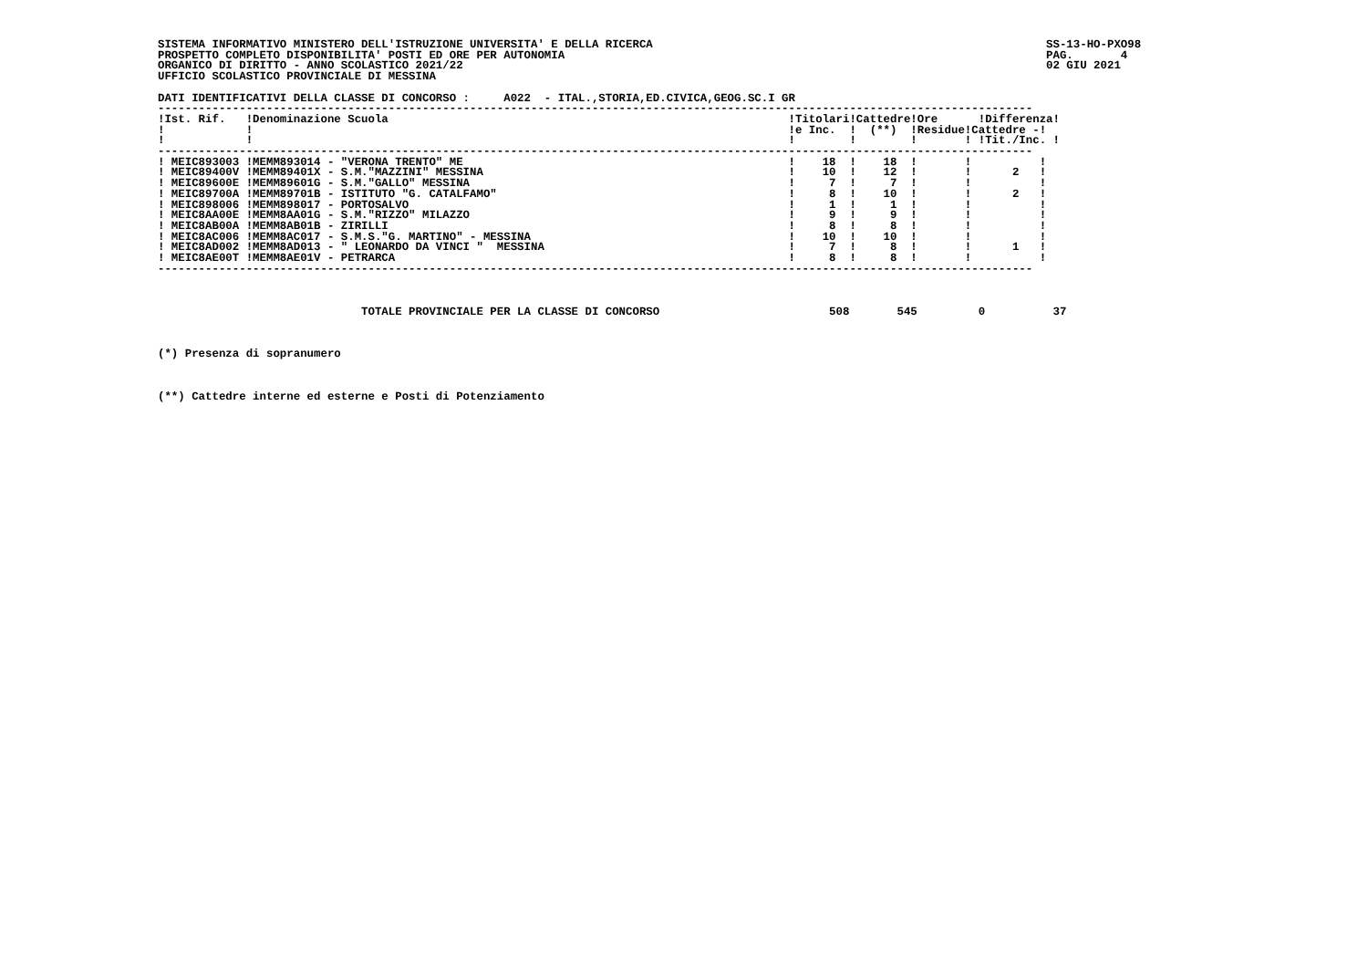SISTEMA INFORMATIVO MINISTERO DELL'ISTRUZIONE UNIVERSITA' E DELLA RICERCA                                                          SS-13-HO-PXO98
PROSPETTO COMPLETO DISPONIBILITA' POSTI ED ORE PER AUTONOMIA                                                                       PAG.       4
ORGANICO DI DIRITTO - ANNO SCOLASTICO 2021/22                                                                                      02 GIU 2021
UFFICIO SCOLASTICO PROVINCIALE DI MESSINA

DATI IDENTIFICATIVI DELLA CLASSE DI CONCORSO :     A022  - ITAL.,STORIA,ED.CIVICA,GEOG.SC.I GR
---------------------------------------------------------------------------------------------------------------------------------
!Ist. Rif.   !Denominazione Scuola                                                           !Titolari!Cattedre!Ore      !Differenza!
!            !                                                                               !e Inc.  !  (**)  !Residue!Cattedre -!
!            !                                                                               !        !        !       ! !Tit./Inc. !
---------------------------------------------------------------------------------------------------------------------------------
! MEIC893003 !MEMM893014 - "VERONA TRENTO" ME                                                !    18  !    18  !       !          !
! MEIC89400V !MEMM89401X - S.M."MAZZINI" MESSINA                                             !    10  !    12  !       !      2   !
! MEIC89600E !MEMM89601G - S.M."GALLO" MESSINA                                               !     7  !     7  !       !          !
! MEIC89700A !MEMM89701B - ISTITUTO "G. CATALFAMO"                                           !     8  !    10  !       !      2   !
! MEIC898006 !MEMM898017 - PORTOSALVO                                                        !     1  !     1  !       !          !
! MEIC8AA00E !MEMM8AA01G - S.M."RIZZO" MILAZZO                                               !     9  !     9  !       !          !
! MEIC8AB00A !MEMM8AB01B - ZIRILLI                                                           !     8  !     8  !       !          !
! MEIC8AC006 !MEMM8AC017 - S.M.S."G. MARTINO" - MESSINA                                      !    10  !    10  !       !          !
! MEIC8AD002 !MEMM8AD013 - " LEONARDO DA VINCI "  MESSINA                                    !     7  !     8  !       !      1   !
! MEIC8AE00T !MEMM8AE01V - PETRARCA                                                          !     8  !     8  !       !          !
---------------------------------------------------------------------------------------------------------------------------------



                              TOTALE PROVINCIALE PER LA CLASSE DI CONCORSO                         508       545         0          37



(*) Presenza di sopranumero



(**) Cattedre interne ed esterne e Posti di Potenziamento